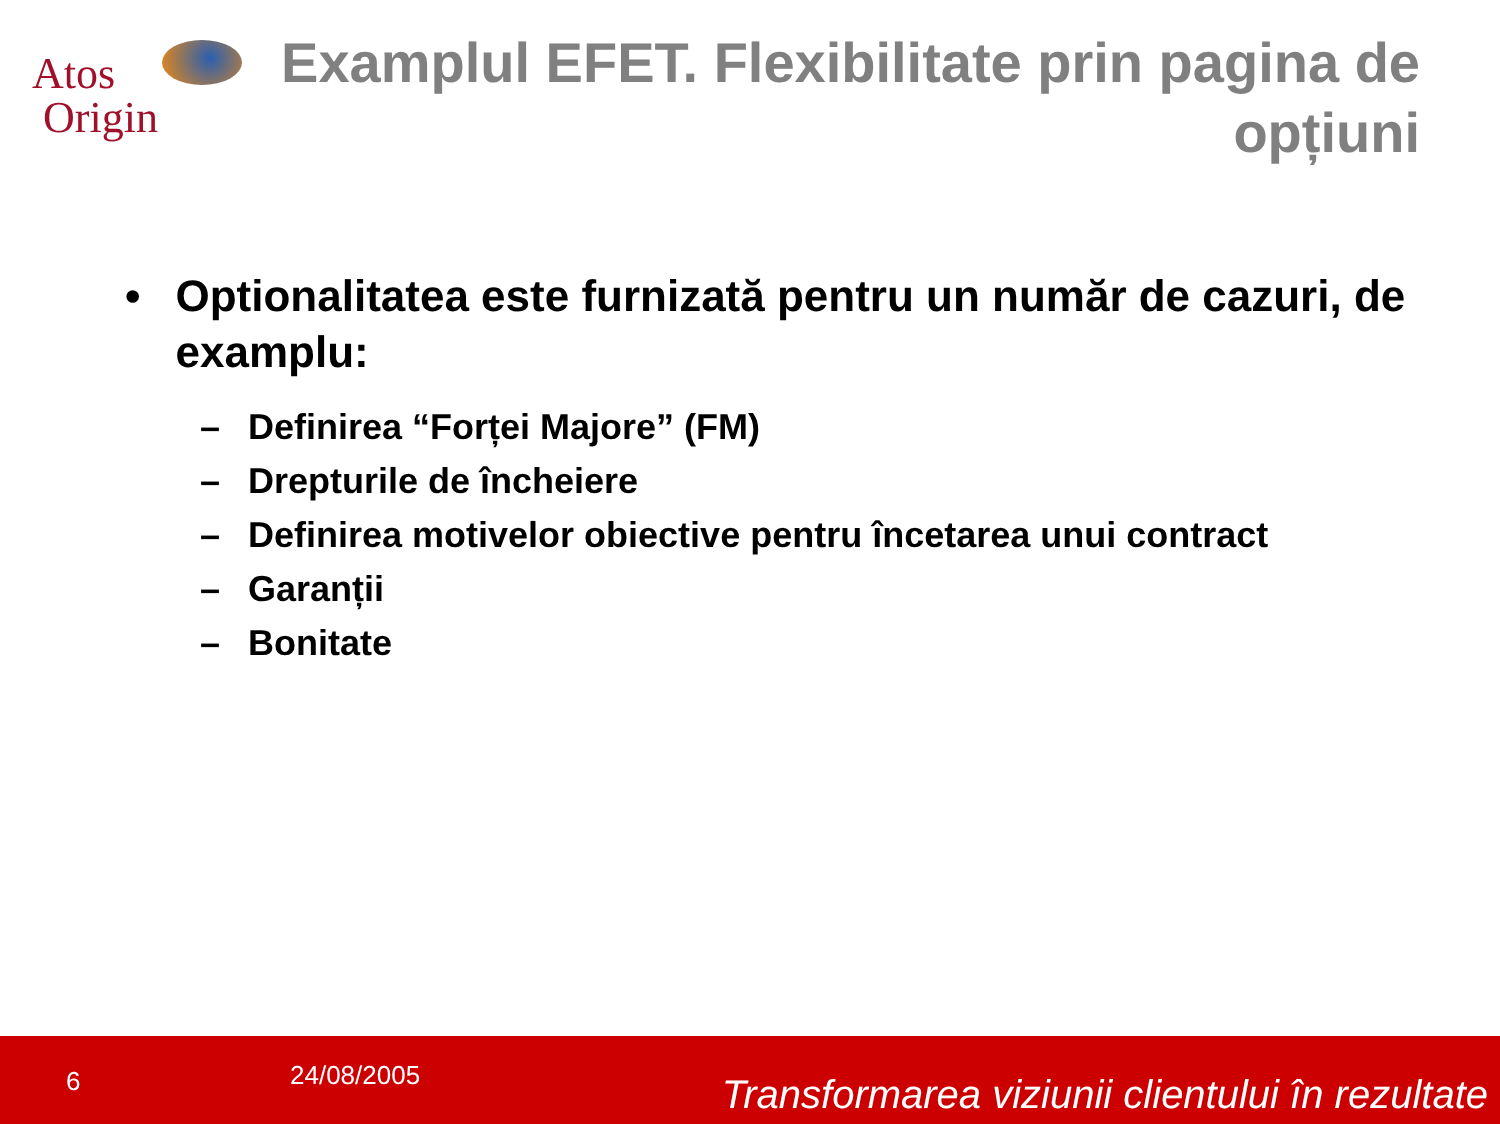Atos
Origin
Examplul EFET. Flexibilitate prin pagina de opțiuni
• Optionalitatea este furnizată pentru un număr de cazuri, de examplu:
– Definirea “Forței Majore” (FM)
– Drepturile de încheiere
– Definirea motivelor obiective pentru încetarea unui contract
– Garanții
– Bonitate
6 24/08/2005
Transformarea viziunii clientului în rezultate